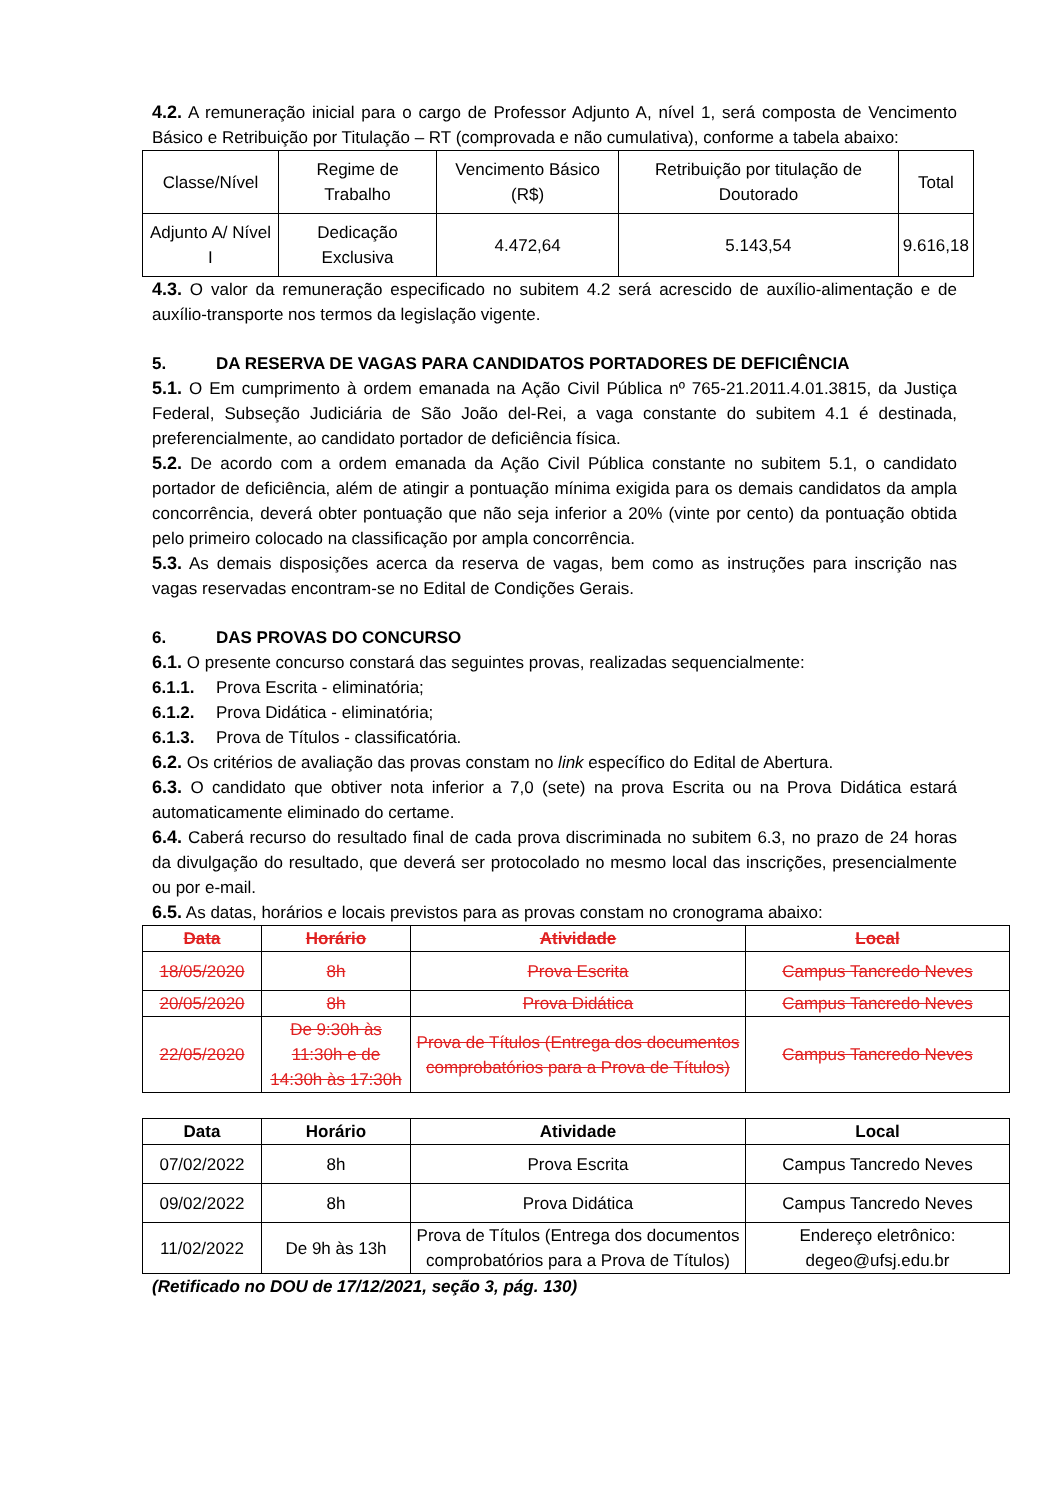4.2. A remuneração inicial para o cargo de Professor Adjunto A, nível 1, será composta de Vencimento Básico e Retribuição por Titulação – RT (comprovada e não cumulativa), conforme a tabela abaixo:
| Classe/Nível | Regime de Trabalho | Vencimento Básico (R$) | Retribuição por titulação de Doutorado | Total |
| Adjunto A/ Nível I | Dedicação Exclusiva | 4.472,64 | 5.143,54 | 9.616,18 |
4.3. O valor da remuneração especificado no subitem 4.2 será acrescido de auxílio-alimentação e de auxílio-transporte nos termos da legislação vigente.
5. DA RESERVA DE VAGAS PARA CANDIDATOS PORTADORES DE DEFICIÊNCIA
5.1. O Em cumprimento à ordem emanada na Ação Civil Pública nº 765-21.2011.4.01.3815, da Justiça Federal, Subseção Judiciária de São João del-Rei, a vaga constante do subitem 4.1 é destinada, preferencialmente, ao candidato portador de deficiência física.
5.2. De acordo com a ordem emanada da Ação Civil Pública constante no subitem 5.1, o candidato portador de deficiência, além de atingir a pontuação mínima exigida para os demais candidatos da ampla concorrência, deverá obter pontuação que não seja inferior a 20% (vinte por cento) da pontuação obtida pelo primeiro colocado na classificação por ampla concorrência.
5.3. As demais disposições acerca da reserva de vagas, bem como as instruções para inscrição nas vagas reservadas encontram-se no Edital de Condições Gerais.
6. DAS PROVAS DO CONCURSO
6.1. O presente concurso constará das seguintes provas, realizadas sequencialmente:
6.1.1. Prova Escrita - eliminatória;
6.1.2. Prova Didática - eliminatória;
6.1.3. Prova de Títulos - classificatória.
6.2. Os critérios de avaliação das provas constam no link específico do Edital de Abertura.
6.3. O candidato que obtiver nota inferior a 7,0 (sete) na prova Escrita ou na Prova Didática estará automaticamente eliminado do certame.
6.4. Caberá recurso do resultado final de cada prova discriminada no subitem 6.3, no prazo de 24 horas da divulgação do resultado, que deverá ser protocolado no mesmo local das inscrições, presencialmente ou por e-mail.
6.5. As datas, horários e locais previstos para as provas constam no cronograma abaixo:
| Data | Horário | Atividade | Local |
| --- | --- | --- | --- |
| 18/05/2020 | 8h | Prova Escrita | Campus Tancredo Neves |
| 20/05/2020 | 8h | Prova Didática | Campus Tancredo Neves |
| 22/05/2020 | De 9:30h às 11:30h e de 14:30h às 17:30h | Prova de Títulos (Entrega dos documentos comprobatórios para a Prova de Títulos) | Campus Tancredo Neves |
| Data | Horário | Atividade | Local |
| --- | --- | --- | --- |
| 07/02/2022 | 8h | Prova Escrita | Campus Tancredo Neves |
| 09/02/2022 | 8h | Prova Didática | Campus Tancredo Neves |
| 11/02/2022 | De 9h às 13h | Prova de Títulos (Entrega dos documentos comprobatórios para a Prova de Títulos) | Endereço eletrônico: degeo@ufsj.edu.br |
(Retificado no DOU de 17/12/2021, seção 3, pág. 130)